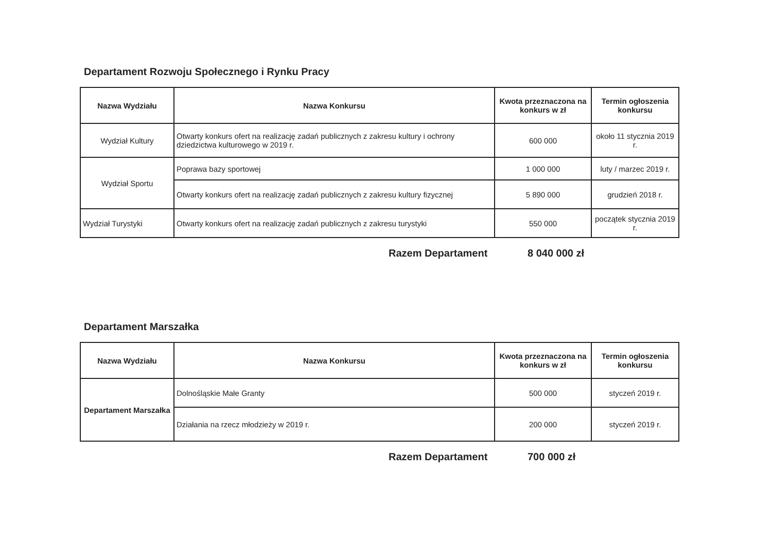Departament Rozwoju Społecznego i Rynku Pracy
| Nazwa Wydziału | Nazwa Konkursu | Kwota przeznaczona na konkurs w zł | Termin ogłoszenia konkursu |
| --- | --- | --- | --- |
| Wydział Kultury | Otwarty konkurs ofert na realizację zadań publicznych z zakresu kultury i ochrony dziedzictwa kulturowego w 2019 r. | 600 000 | około 11 stycznia 2019 r. |
| Wydział Sportu | Poprawa bazy sportowej | 1 000 000 | luty / marzec 2019 r. |
| | Otwarty konkurs ofert na realizację zadań publicznych z zakresu kultury fizycznej | 5 890 000 | grudzień 2018 r. |
| Wydział Turystyki | Otwarty konkurs ofert na realizację zadań publicznych z zakresu turystyki | 550 000 | początek stycznia 2019 r. |
Razem Departament 8 040 000 zł
Departament Marszałka
| Nazwa Wydziału | Nazwa Konkursu | Kwota przeznaczona na konkurs w zł | Termin ogłoszenia konkursu |
| --- | --- | --- | --- |
| Departament Marszałka | Dolnośląskie Małe Granty | 500 000 | styczeń 2019 r. |
| | Działania na rzecz młodzieży w 2019 r. | 200 000 | styczeń 2019 r. |
Razem Departament 700 000 zł